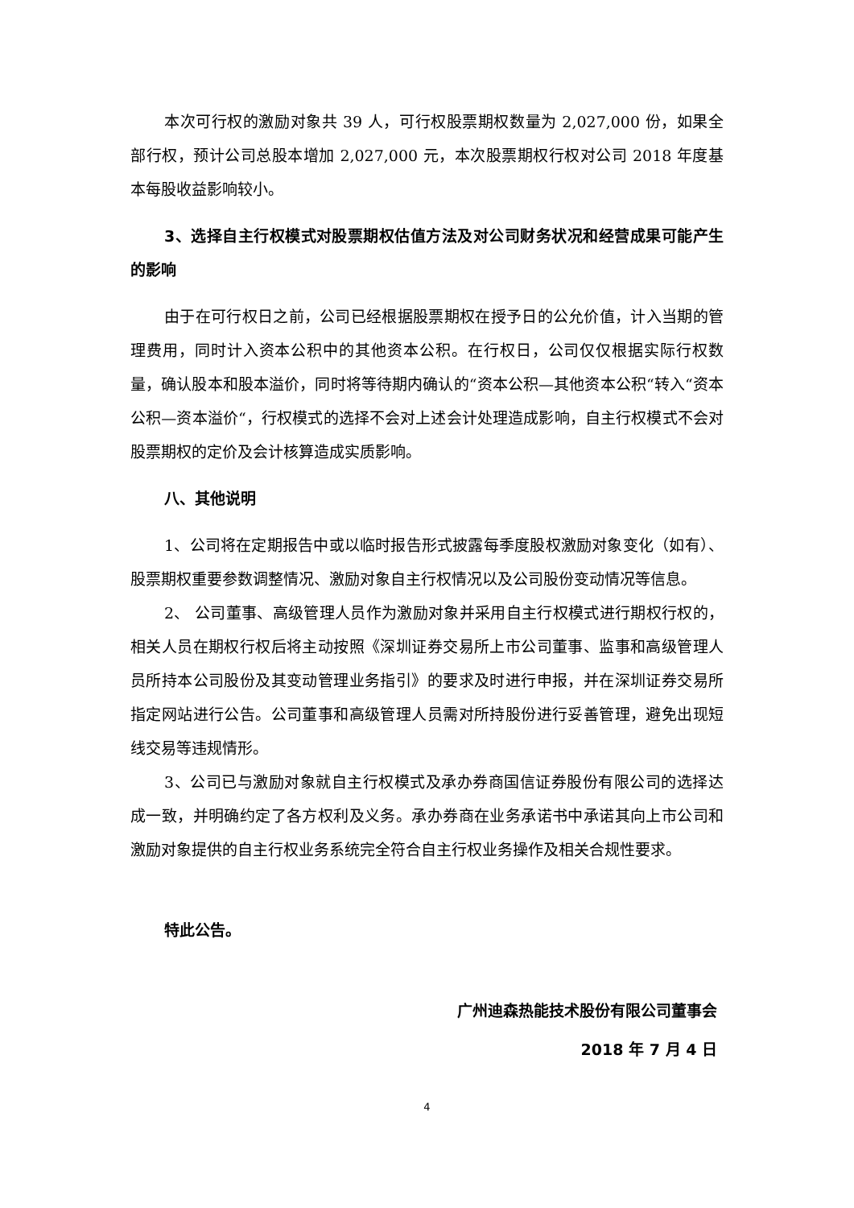本次可行权的激励对象共 39 人，可行权股票期权数量为 2,027,000 份，如果全部行权，预计公司总股本增加 2,027,000 元，本次股票期权行权对公司 2018 年度基本每股收益影响较小。
3、选择自主行权模式对股票期权估值方法及对公司财务状况和经营成果可能产生的影响
由于在可行权日之前，公司已经根据股票期权在授予日的公允价值，计入当期的管理费用，同时计入资本公积中的其他资本公积。在行权日，公司仅仅根据实际行权数量，确认股本和股本溢价，同时将等待期内确认的“资本公积—其他资本公积“转入“资本公积—资本溢价“，行权模式的选择不会对上述会计处理造成影响，自主行权模式不会对股票期权的定价及会计核算造成实质影响。
八、其他说明
1、公司将在定期报告中或以临时报告形式披露每季度股权激励对象变化（如有）、股票期权重要参数调整情况、激励对象自主行权情况以及公司股份变动情况等信息。
2、 公司董事、高级管理人员作为激励对象并采用自主行权模式进行期权行权的，相关人员在期权行权后将主动按照《深圳证券交易所上市公司董事、监事和高级管理人员所持本公司股份及其变动管理业务指引》的要求及时进行申报，并在深圳证券交易所指定网站进行公告。公司董事和高级管理人员需对所持股份进行妥善管理，避免出现短线交易等违规情形。
3、公司已与激励对象就自主行权模式及承办券商国信证券股份有限公司的选择达成一致，并明确约定了各方权利及义务。承办券商在业务承诺书中承诺其向上市公司和激励对象提供的自主行权业务系统完全符合自主行权业务操作及相关合规性要求。
特此公告。
广州迪森热能技术股份有限公司董事会
2018 年 7 月 4 日
4